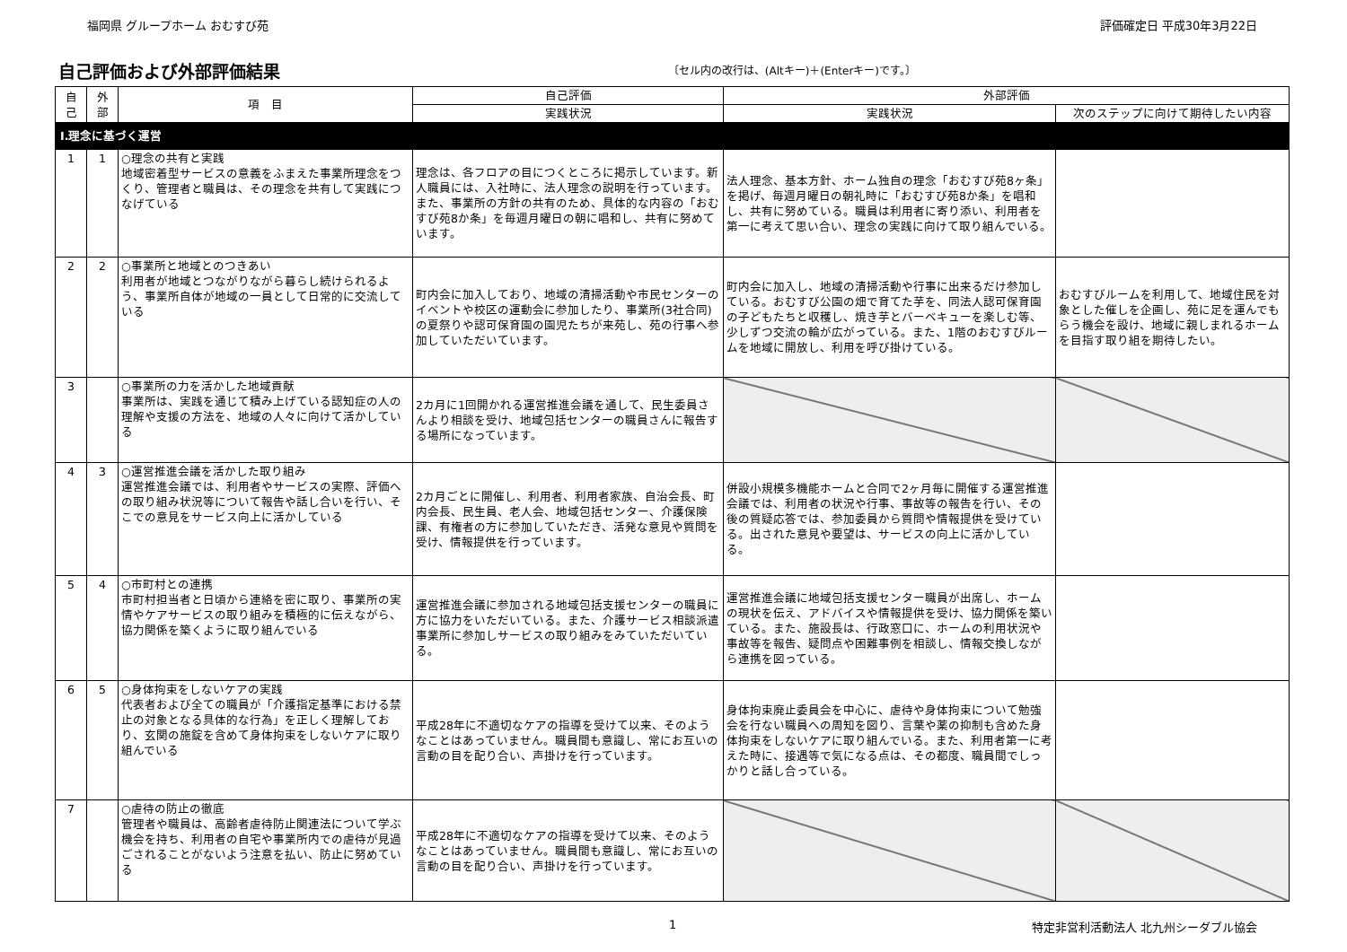福岡県 グループホーム おむすび苑 評価確定日 平成30年3月22日
自己評価および外部評価結果
〔セル内の改行は、(Altキー)＋(Enterキー)です。〕
| 自 己 | 外 部 | 項 目 | 自己評価 | 外部評価 | |
| --- | --- | --- | --- | --- | --- |
| | | | 実践状況 | 実践状況 | 次のステップに向けて期待したい内容 |
| Ⅰ.理念に基づく運営 | | | | | |
| 1 | 1 | ○理念の共有と実践 地域密着型サービスの意義をふまえた事業所理念をつくり、管理者と職員は、その理念を共有して実践につなげている | 理念は、各フロアの目につくところに掲示しています。新人職員には、入社時に、法人理念の説明を行っています。また、事業所の方針の共有のため、具体的な内容の「おむすび苑8か条」を毎週月曜日の朝に唱和し、共有に努めています。 | 法人理念、基本方針、ホーム独自の理念「おむすび苑8ヶ条」を掲げ、毎週月曜日の朝礼時に「おむすび苑8か条」を唱和し、共有に努めている。職員は利用者に寄り添い、利用者を第一に考えて思い合い、理念の実践に向けて取り組んでいる。 | |
| 2 | 2 | ○事業所と地域とのつきあい 利用者が地域とつながりながら暮らし続けられるよう、事業所自体が地域の一員として日常的に交流している | 町内会に加入しており、地域の清掃活動や市民センターのイベントや校区の運動会に参加したり、事業所(3社合同)の夏祭りや認可保育園の園児たちが来苑し、苑の行事へ参加していただいています。 | 町内会に加入し、地域の清掃活動や行事に出来るだけ参加している。おむすび公園の畑で育てた芋を、同法人認可保育園の子どもたちと収穫し、焼き芋とバーベキューを楽しむ等、少しずつ交流の輪が広がっている。また、1階のおむすびルームを地域に開放し、利用を呼び掛けている。 | おむすびルームを利用して、地域住民を対象とした催しを企画し、苑に足を運んでもらう機会を設け、地域に親しまれるホームを目指す取り組を期待したい。 |
| 3 | | ○事業所の力を活かした地域貢献 事業所は、実践を通じて積み上げている認知症の人の理解や支援の方法を、地域の人々に向けて活かしている | 2カ月に1回開かれる運営推進会議を通して、民生委員さんより相談を受け、地域包括センターの職員さんに報告する場所になっています。 | | |
| 4 | 3 | ○運営推進会議を活かした取り組み 運営推進会議では、利用者やサービスの実際、評価への取り組み状況等について報告や話し合いを行い、そこでの意見をサービス向上に活かしている | 2カ月ごとに開催し、利用者、利用者家族、自治会長、町内会長、民生員、老人会、地域包括センター、介護保険課、有権者の方に参加していただき、活発な意見や質問を受け、情報提供を行っています。 | 併設小規模多機能ホームと合同で2ヶ月毎に開催する運営推進会議では、利用者の状況や行事、事故等の報告を行い、その後の質疑応答では、参加委員から質問や情報提供を受けている。出された意見や要望は、サービスの向上に活かしている。 | |
| 5 | 4 | ○市町村との連携 市町村担当者と日頃から連絡を密に取り、事業所の実情やケアサービスの取り組みを積極的に伝えながら、協力関係を築くように取り組んでいる | 運営推進会議に参加される地域包括支援センターの職員に方に協力をいただいている。また、介護サービス相談派遣事業所に参加しサービスの取り組みをみていただいている。 | 運営推進会議に地域包括支援センター職員が出席し、ホームの現状を伝え、アドバイスや情報提供を受け、協力関係を築いている。また、施設長は、行政窓口に、ホームの利用状況や事故等を報告、疑問点や困難事例を相談し、情報交換しながら連携を図っている。 | |
| 6 | 5 | ○身体拘束をしないケアの実践 代表者および全ての職員が「介護指定基準における禁止の対象となる具体的な行為」を正しく理解しており、玄関の施錠を含めて身体拘束をしないケアに取り組んでいる | 平成28年に不適切なケアの指導を受けて以来、そのようなことはあっていません。職員間も意識し、常にお互いの言動の目を配り合い、声掛けを行っています。 | 身体拘束廃止委員会を中心に、虐待や身体拘束について勉強会を行ない職員への周知を図り、言葉や薬の抑制も含めた身体拘束をしないケアに取り組んでいる。また、利用者第一に考えた時に、接遇等で気になる点は、その都度、職員間でしっかりと話し合っている。 | |
| 7 | | ○虐待の防止の徹底 管理者や職員は、高齢者虐待防止関連法について学ぶ機会を持ち、利用者の自宅や事業所内での虐待が見過ごされることがないよう注意を払い、防止に努めている | 平成28年に不適切なケアの指導を受けて以来、そのようなことはあっていません。職員間も意識し、常にお互いの言動の目を配り合い、声掛けを行っています。 | | |
1 特定非営利活動法人 北九州シーダブル協会